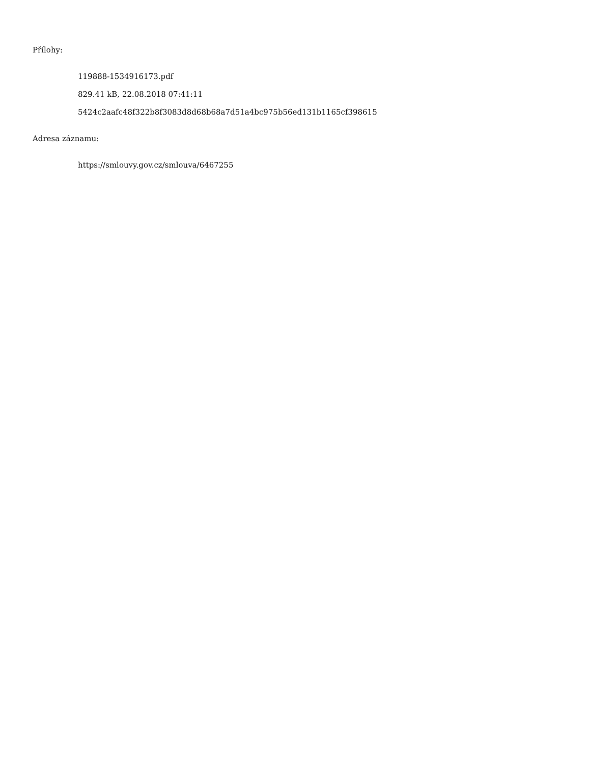Přílohy:
119888-1534916173.pdf
829.41 kB, 22.08.2018 07:41:11
5424c2aafc48f322b8f3083d8d68b68a7d51a4bc975b56ed131b1165cf398615
Adresa záznamu:
https://smlouvy.gov.cz/smlouva/6467255